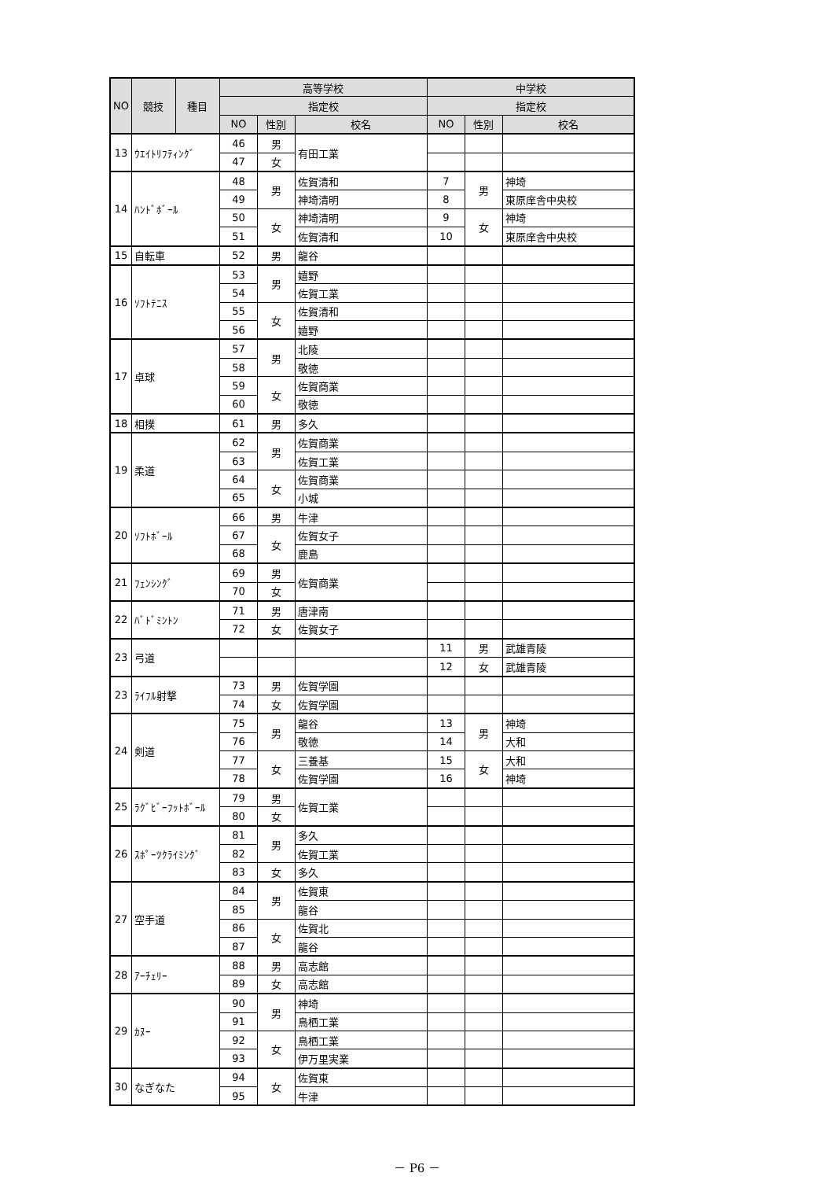| NO | 競技 | 種目 | 高等学校 | | | 中学校 | | |
| --- | --- | --- | --- | --- | --- | --- | --- | --- |
| | | | 指定校 | | | 指定校 | | |
| | | | NO | 性別 | 校名 | NO | 性別 | 校名 |
| 13 | ｳｴｲﾄﾘﾌﾃｨﾝｸﾞ | | 46 | 男 | 有田工業 | | | |
| | | | 47 | 女 | | | | |
| 14 | ﾊﾝﾄﾞﾎﾞｰﾙ | | 48 | 男 | 佐賀清和 | 7 | 男 | 神埼 |
| | | | 49 | | 神埼清明 | 8 | | 東原庠舎中央校 |
| | | | 50 | 女 | 神埼清明 | 9 | 女 | 神埼 |
| | | | 51 | | 佐賀清和 | 10 | | 東原庠舎中央校 |
| 15 | 自転車 | | 52 | 男 | 龍谷 | | | |
| 16 | ｿﾌﾄﾃﾆｽ | | 53 | 男 | 嬉野 | | | |
| | | | 54 | | 佐賀工業 | | | |
| | | | 55 | 女 | 佐賀清和 | | | |
| | | | 56 | | 嬉野 | | | |
| 17 | 卓球 | | 57 | 男 | 北陵 | | | |
| | | | 58 | | 敬徳 | | | |
| | | | 59 | 女 | 佐賀商業 | | | |
| | | | 60 | | 敬徳 | | | |
| 18 | 相撲 | | 61 | 男 | 多久 | | | |
| 19 | 柔道 | | 62 | 男 | 佐賀商業 | | | |
| | | | 63 | | 佐賀工業 | | | |
| | | | 64 | 女 | 佐賀商業 | | | |
| | | | 65 | | 小城 | | | |
| 20 | ｿﾌﾄﾎﾞｰﾙ | | 66 | 男 | 牛津 | | | |
| | | | 67 | 女 | 佐賀女子 | | | |
| | | | 68 | | 鹿島 | | | |
| 21 | ﾌｪﾝｼﾝｸﾞ | | 69 | 男 | 佐賀商業 | | | |
| | | | 70 | 女 | | | | |
| 22 | ﾊﾞﾄﾞﾐﾝﾄﾝ | | 71 | 男 | 唐津南 | | | |
| | | | 72 | 女 | 佐賀女子 | | | |
| 23 | 弓道 | | | | | 11 | 男 | 武雄青陵 |
| | | | | | | 12 | 女 | 武雄青陵 |
| 23 | ﾗｲﾌﾙ射撃 | | 73 | 男 | 佐賀学園 | | | |
| | | | 74 | 女 | 佐賀学園 | | | |
| 24 | 剣道 | | 75 | 男 | 龍谷 | 13 | 男 | 神埼 |
| | | | 76 | | 敬徳 | 14 | | 大和 |
| | | | 77 | 女 | 三養基 | 15 | 女 | 大和 |
| | | | 78 | | 佐賀学園 | 16 | | 神埼 |
| 25 | ﾗｸﾞﾋﾞｰﾌｯﾄﾎﾞｰﾙ | | 79 | 男 | 佐賀工業 | | | |
| | | | 80 | 女 | | | | |
| 26 | ｽﾎﾟｰﾂｸﾗｲﾐﾝｸﾞ | | 81 | 男 | 多久 | | | |
| | | | 82 | | 佐賀工業 | | | |
| | | | 83 | 女 | 多久 | | | |
| 27 | 空手道 | | 84 | 男 | 佐賀東 | | | |
| | | | 85 | | 龍谷 | | | |
| | | | 86 | 女 | 佐賀北 | | | |
| | | | 87 | | 龍谷 | | | |
| 28 | ｱｰﾁｪﾘｰ | | 88 | 男 | 高志館 | | | |
| | | | 89 | 女 | 高志館 | | | |
| 29 | ｶﾇｰ | | 90 | 男 | 神埼 | | | |
| | | | 91 | | 鳥栖工業 | | | |
| | | | 92 | 女 | 鳥栖工業 | | | |
| | | | 93 | | 伊万里実業 | | | |
| 30 | なぎなた | | 94 | 女 | 佐賀東 | | | |
| | | | 95 | | 牛津 | | | |
－ P6 －